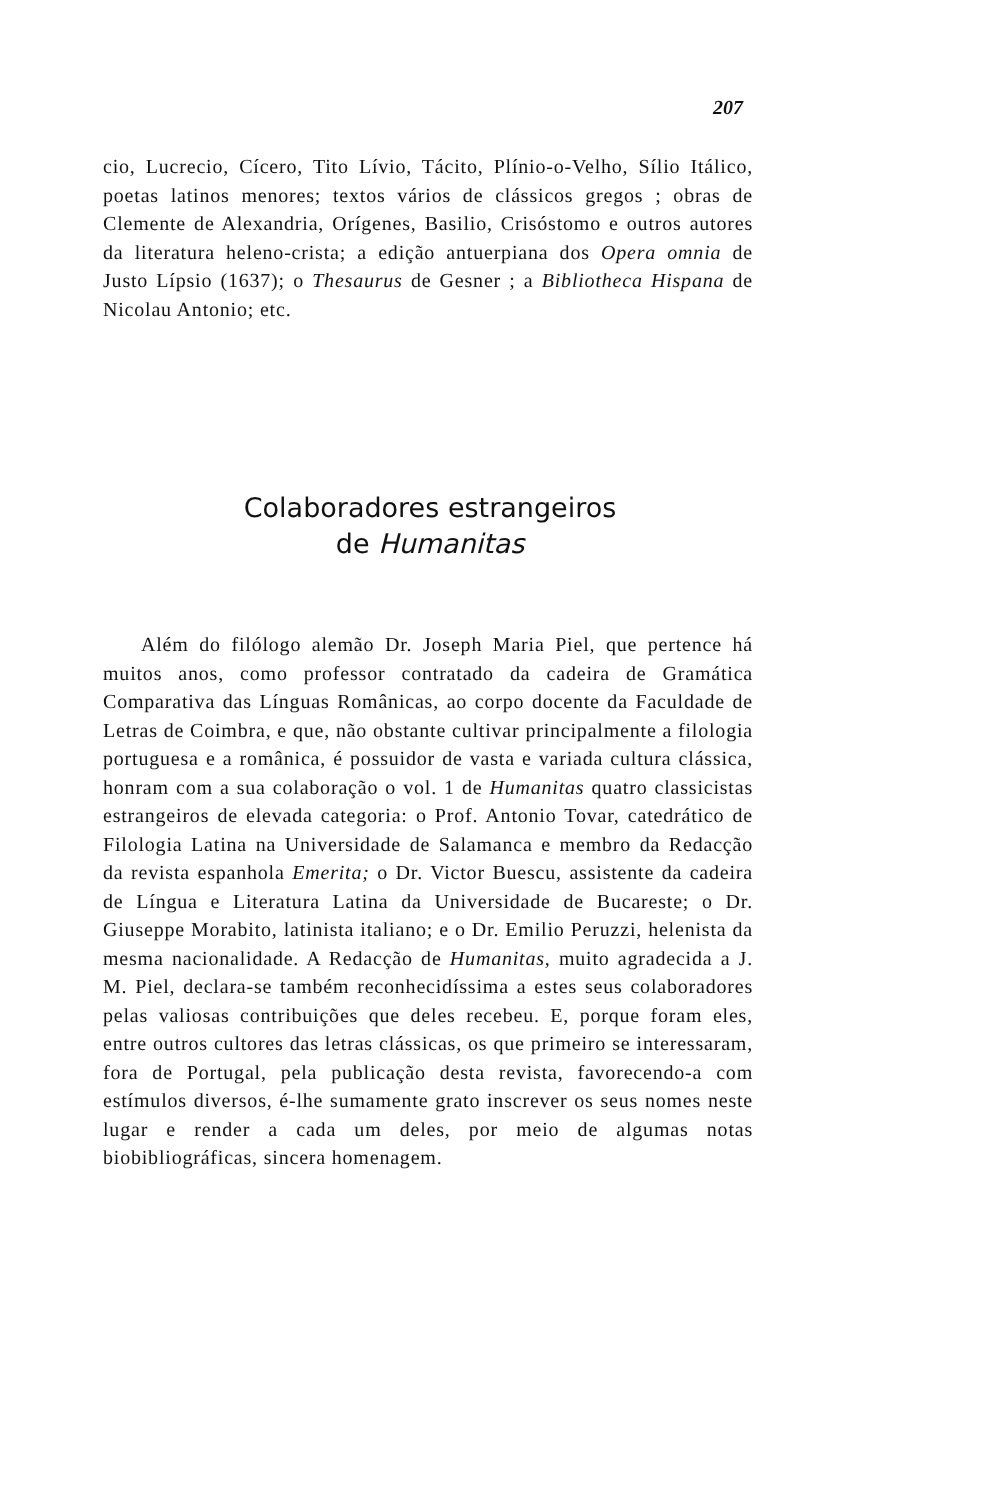207
cio, Lucrecio, Cícero, Tito Lívio, Tácito, Plínio-o-Velho, Sílio Itálico, poetas latinos menores; textos vários de clássicos gregos ; obras de Clemente de Alexandria, Orígenes, Basilio, Crisóstomo e outros autores da literatura heleno-crista; a edição antuerpiana dos Opera omnia de Justo Lípsio (1637); o Thesaurus de Gesner ; a Bibliotheca Hispana de Nicolau Antonio; etc.
Colaboradores estrangeiros
de Humanitas
Além do filólogo alemão Dr. Joseph Maria Piel, que pertence há muitos anos, como professor contratado da cadeira de Gramática Comparativa das Línguas Românicas, ao corpo docente da Faculdade de Letras de Coimbra, e que, não obstante cultivar principalmente a filologia portuguesa e a românica, é possuidor de vasta e variada cultura clássica, honram com a sua colaboração o vol. 1 de Humanitas quatro classicistas estrangeiros de elevada categoria: o Prof. Antonio Tovar, catedrático de Filologia Latina na Universidade de Salamanca e membro da Redacção da revista espanhola Emerita; o Dr. Victor Buescu, assistente da cadeira de Língua e Literatura Latina da Universidade de Bucareste; o Dr. Giuseppe Morabito, latinista italiano; e o Dr. Emilio Peruzzi, helenista da mesma nacionalidade. A Redacção de Humanitas, muito agradecida a J. M. Piel, declara-se também reconhecidíssima a estes seus colaboradores pelas valiosas contribuições que deles recebeu. E, porque foram eles, entre outros cultores das letras clássicas, os que primeiro se interessaram, fora de Portugal, pela publicação desta revista, favorecendo-a com estímulos diversos, é-lhe sumamente grato inscrever os seus nomes neste lugar e render a cada um deles, por meio de algumas notas biobibliográficas, sincera homenagem.